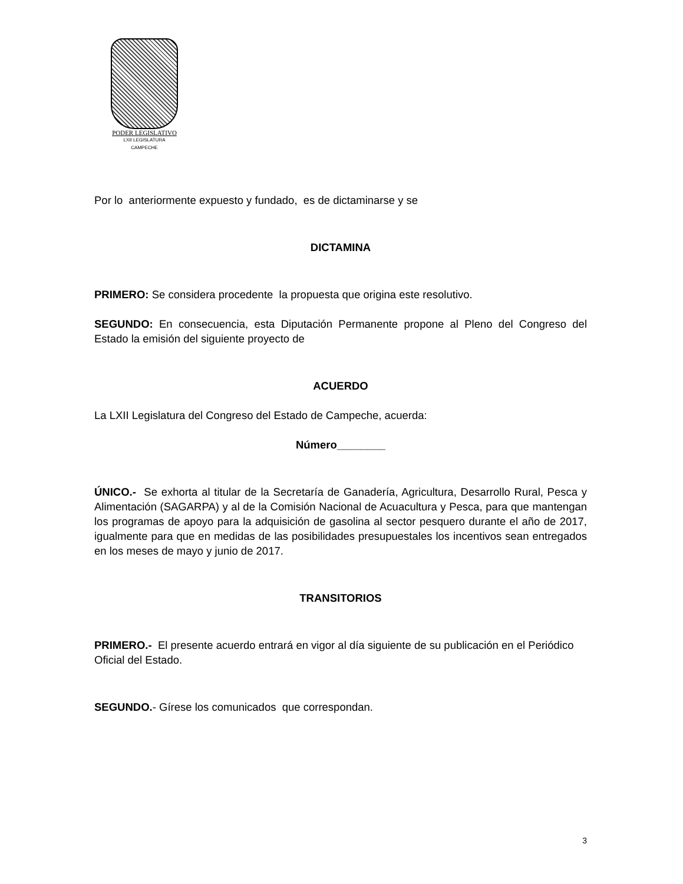PODER LEGISLATIVO
LXII LEGISLATURA
CAMPECHE
Por lo anteriormente expuesto y fundado, es de dictaminarse y se
DICTAMINA
PRIMERO: Se considera procedente la propuesta que origina este resolutivo.
SEGUNDO: En consecuencia, esta Diputación Permanente propone al Pleno del Congreso del Estado la emisión del siguiente proyecto de
ACUERDO
La LXII Legislatura del Congreso del Estado de Campeche, acuerda:
Número________
ÚNICO.- Se exhorta al titular de la Secretaría de Ganadería, Agricultura, Desarrollo Rural, Pesca y Alimentación (SAGARPA) y al de la Comisión Nacional de Acuacultura y Pesca, para que mantengan los programas de apoyo para la adquisición de gasolina al sector pesquero durante el año de 2017, igualmente para que en medidas de las posibilidades presupuestales los incentivos sean entregados en los meses de mayo y junio de 2017.
TRANSITORIOS
PRIMERO.- El presente acuerdo entrará en vigor al día siguiente de su publicación en el Periódico Oficial del Estado.
SEGUNDO.- Gírese los comunicados que correspondan.
3